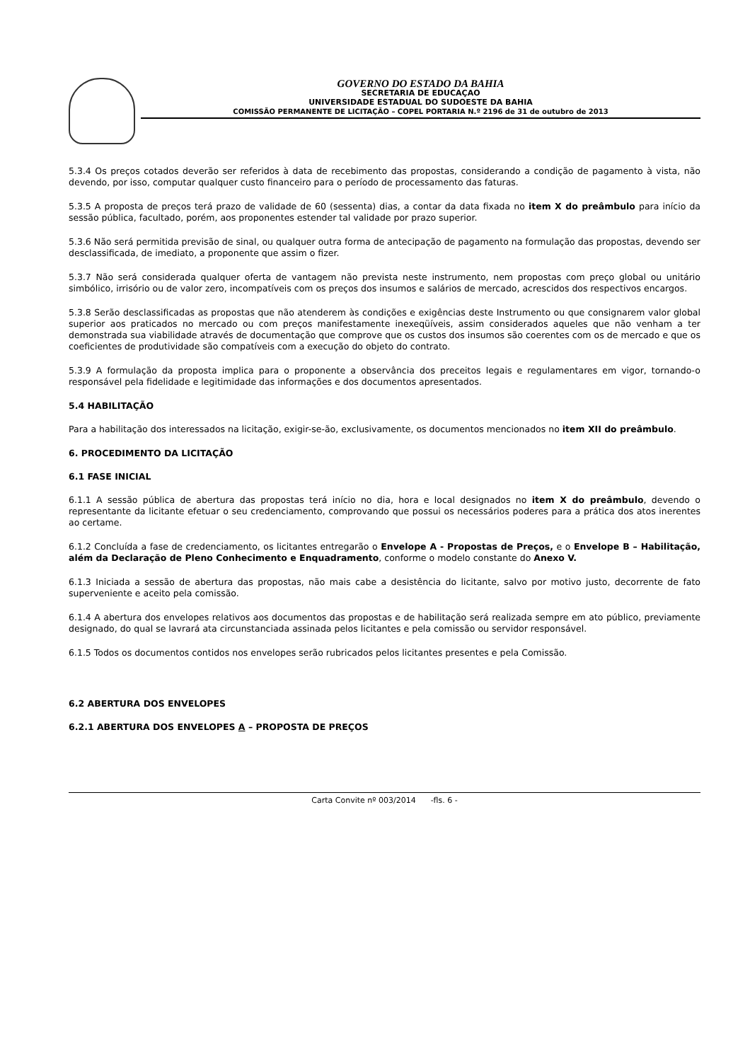GOVERNO DO ESTADO DA BAHIA
SECRETARIA DE EDUCAÇAO
UNIVERSIDADE ESTADUAL DO SUDOESTE DA BAHIA
COMISSÃO PERMANENTE DE LICITAÇÃO – COPEL PORTARIA N.º 2196 de 31 de outubro de 2013
5.3.4 Os preços cotados deverão ser referidos à data de recebimento das propostas, considerando a condição de pagamento à vista, não devendo, por isso, computar qualquer custo financeiro para o período de processamento das faturas.
5.3.5 A proposta de preços terá prazo de validade de 60 (sessenta) dias, a contar da data fixada no item X do preâmbulo para início da sessão pública, facultado, porém, aos proponentes estender tal validade por prazo superior.
5.3.6 Não será permitida previsão de sinal, ou qualquer outra forma de antecipação de pagamento na formulação das propostas, devendo ser desclassificada, de imediato, a proponente que assim o fizer.
5.3.7 Não será considerada qualquer oferta de vantagem não prevista neste instrumento, nem propostas com preço global ou unitário simbólico, irrisório ou de valor zero, incompatíveis com os preços dos insumos e salários de mercado, acrescidos dos respectivos encargos.
5.3.8 Serão desclassificadas as propostas que não atenderem às condições e exigências deste Instrumento ou que consignarem valor global superior aos praticados no mercado ou com preços manifestamente inexeqüíveis, assim considerados aqueles que não venham a ter demonstrada sua viabilidade através de documentação que comprove que os custos dos insumos são coerentes com os de mercado e que os coeficientes de produtividade são compatíveis com a execução do objeto do contrato.
5.3.9 A formulação da proposta implica para o proponente a observância dos preceitos legais e regulamentares em vigor, tornando-o responsável pela fidelidade e legitimidade das informações e dos documentos apresentados.
5.4 HABILITAÇÃO
Para a habilitação dos interessados na licitação, exigir-se-ão, exclusivamente, os documentos mencionados no item XII do preâmbulo.
6. PROCEDIMENTO DA LICITAÇÃO
6.1 FASE INICIAL
6.1.1 A sessão pública de abertura das propostas terá início no dia, hora e local designados no item X do preâmbulo, devendo o representante da licitante efetuar o seu credenciamento, comprovando que possui os necessários poderes para a prática dos atos inerentes ao certame.
6.1.2 Concluída a fase de credenciamento, os licitantes entregarão o Envelope A - Propostas de Preços, e o Envelope B – Habilitação, além da Declaração de Pleno Conhecimento e Enquadramento, conforme o modelo constante do Anexo V.
6.1.3 Iniciada a sessão de abertura das propostas, não mais cabe a desistência do licitante, salvo por motivo justo, decorrente de fato superveniente e aceito pela comissão.
6.1.4 A abertura dos envelopes relativos aos documentos das propostas e de habilitação será realizada sempre em ato público, previamente designado, do qual se lavrará ata circunstanciada assinada pelos licitantes e pela comissão ou servidor responsável.
6.1.5 Todos os documentos contidos nos envelopes serão rubricados pelos licitantes presentes e pela Comissão.
6.2 ABERTURA DOS ENVELOPES
6.2.1 ABERTURA DOS ENVELOPES A – PROPOSTA DE PREÇOS
Carta Convite nº 003/2014 -fls. 6 -